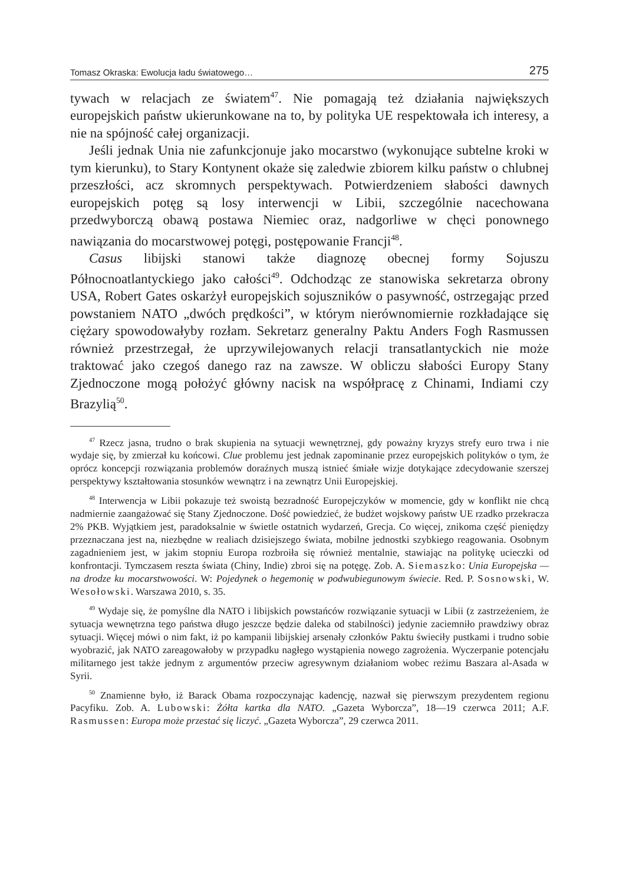Tomasz Okraska: Ewolucja ładu światowego… 275
tywach w relacjach ze światem<sup>47</sup>. Nie pomagają też działania największych europejskich państw ukierunkowane na to, by polityka UE respektowała ich interesy, a nie na spójność całej organizacji.
Jeśli jednak Unia nie zafunkcjonuje jako mocarstwo (wykonujące subtelne kroki w tym kierunku), to Stary Kontynent okaże się zaledwie zbiorem kilku państw o chlubnej przeszłości, acz skromnych perspektywach. Potwierdzeniem słabości dawnych europejskich potęg są losy interwencji w Libii, szczególnie nacechowana przedwyborczą obawą postawa Niemiec oraz, nadgorliwe w chęci ponownego nawiązania do mocarstwowej potęgi, postępowanie Francji<sup>48</sup>.
Casus libijski stanowi także diagnozę obecnej formy Sojuszu Północnoatlantyckiego jako całości<sup>49</sup>. Odchodząc ze stanowiska sekretarza obrony USA, Robert Gates oskarżył europejskich sojuszników o pasywność, ostrzegając przed powstaniem NATO „dwóch prędkości”, w którym nierównomiernie rozkładające się ciężary spowodowałyby rozłam. Sekretarz generalny Paktu Anders Fogh Rasmussen również przestrzegał, że uprzywilejowanych relacji transatlantyckich nie może traktować jako czegoś danego raz na zawsze. W obliczu słabości Europy Stany Zjednoczone mogą położyć główny nacisk na współpracę z Chinami, Indiami czy Brazylią<sup>50</sup>.
<sup>47</sup> Rzecz jasna, trudno o brak skupienia na sytuacji wewnętrznej, gdy poważny kryzys strefy euro trwa i nie wydaje się, by zmierzał ku końcowi. Clue problemu jest jednak zapominanie przez europejskich polityków o tym, że oprócz koncepcji rozwiązania problemów doraźnych muszą istnieć śmiałe wizje dotykające zdecydowanie szerszej perspektywy kształtowania stosunków wewnątrz i na zewnątrz Unii Europejskiej.
<sup>48</sup> Interwencja w Libii pokazuje też swoistą bezradność Europejczyków w momencie, gdy w konflikt nie chcą nadmiernie zaangażować się Stany Zjednoczone. Dość powiedzieć, że budżet wojskowy państw UE rzadko przekracza 2% PKB. Wyjątkiem jest, paradoksalnie w świetle ostatnich wydarzeń, Grecja. Co więcej, znikoma część pieniędzy przeznaczana jest na, niezbędne w realiach dzisiejszego świata, mobilne jednostki szybkiego reagowania. Osobnym zagadnieniem jest, w jakim stopniu Europa rozbroiła się również mentalnie, stawiając na politykę ucieczki od konfrontacji. Tymczasem reszta świata (Chiny, Indie) zbroi się na potęgę. Zob. A. Siemaszko: Unia Europejska — na drodze ku mocarstwowości. W: Pojedynek o hegemonię w podwubiegunowym świecie. Red. P. Sosnowski, W. Wesołowski. Warszawa 2010, s. 35.
<sup>49</sup> Wydaje się, że pomyślne dla NATO i libijskich powstańców rozwiązanie sytuacji w Libii (z zastrzeżeniem, że sytuacja wewnętrzna tego państwa długo jeszcze będzie daleka od stabilności) jedynie zaciemniło prawdziwy obraz sytuacji. Więcej mówi o nim fakt, iż po kampanii libijskiej arsenały członków Paktu świeciły pustkami i trudno sobie wyobrazić, jak NATO zareagowałoby w przypadku nagłego wystąpienia nowego zagrożenia. Wyczerpanie potencjału militarnego jest także jednym z argumentów przeciw agresywnym działaniom wobec reżimu Baszara al-Asada w Syrii.
<sup>50</sup> Znamienne było, iż Barack Obama rozpoczynając kadencję, nazwał się pierwszym prezydentem regionu Pacyfiku. Zob. A. Lubowski: Żółta kartka dla NATO. „Gazeta Wyborcza”, 18—19 czerwca 2011; A.F. Rasmussen: Europa może przestać się liczyć. „Gazeta Wyborcza”, 29 czerwca 2011.